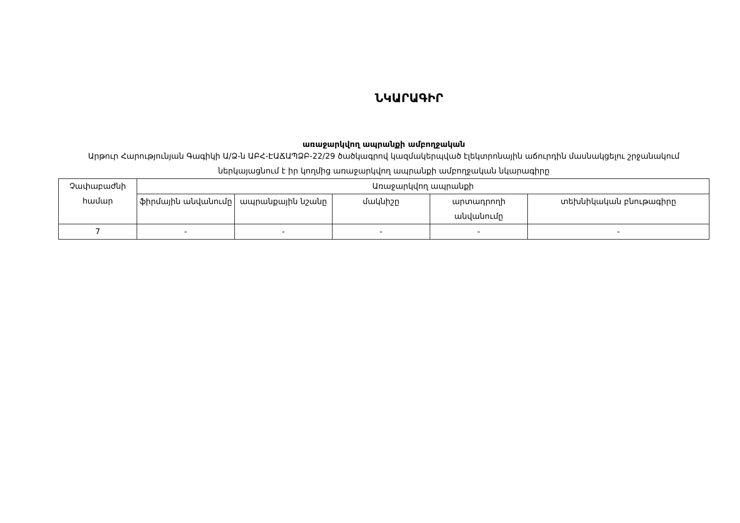ՆԿԱՐԱԳԻՐ
առաջարկվող ապրանքի ամբողջական
Արթուր Հարությունյան Գագիկի Ա/Ձ-ն ԱԲՀ-ԷԱՃԱՊՁԲ-22/29 ծածկագրով կազմակերպված էլեկտրոնային աճուրդին մասնակցելու շրջանակում ներկայացնում է իր կողմից առաջարկվող ապրանքի ամբողջական նկարագիրը
| Չափաբաժնի համար | Առաջարկվող ապրանքի | | | | |
| --- | --- | --- | --- | --- | --- |
| | ֆիրմային անվանումը | ապրանքային նշանը | մակնիշը | արտադրողի անվանումը | տեխնիկական բնութագիրը |
| 7 | - | - | - | - | - |